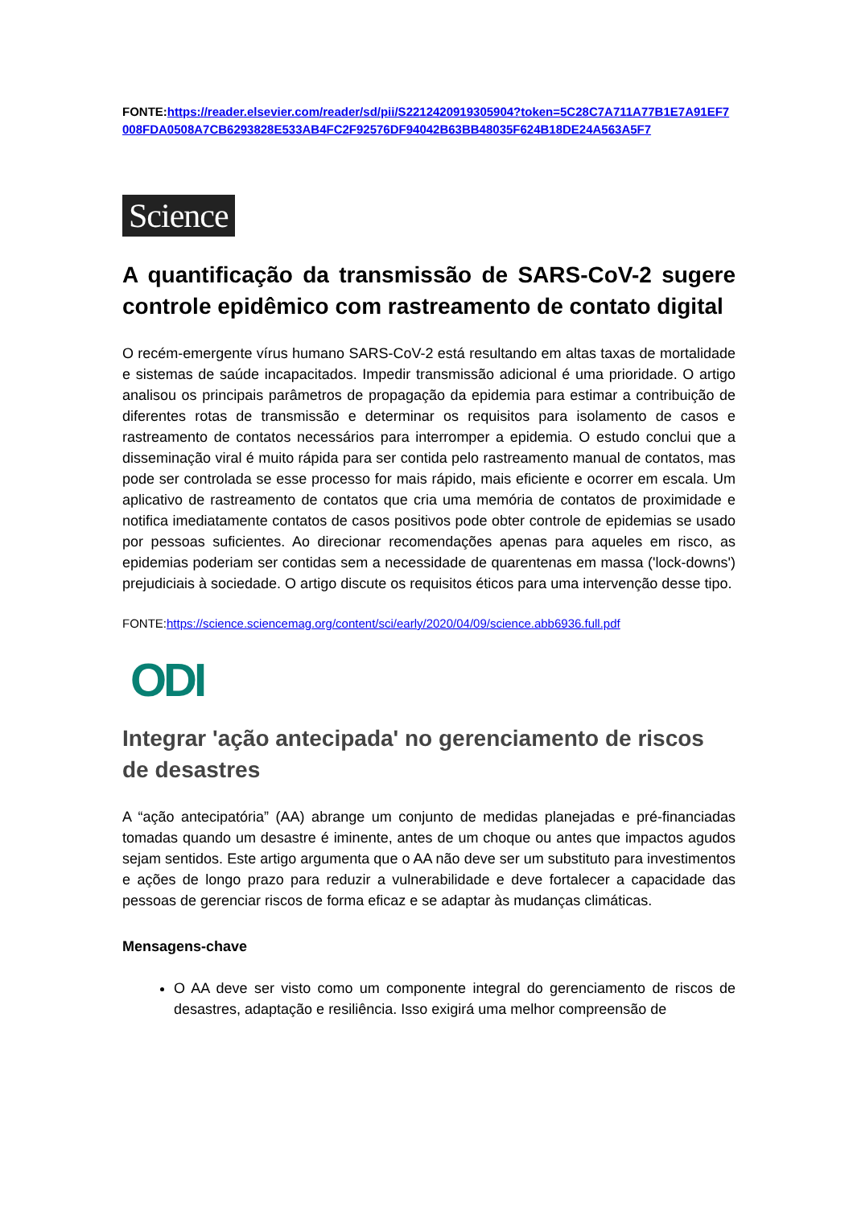FONTE:https://reader.elsevier.com/reader/sd/pii/S2212420919305904?token=5C28C7A711A77B1E7A91EF7008FDA0508A7CB6293828E533AB4FC2F92576DF94042B63BB48035F624B18DE24A563A5F7
Science
A quantificação da transmissão de SARS-CoV-2 sugere controle epidêmico com rastreamento de contato digital
O recém-emergente vírus humano SARS-CoV-2 está resultando em altas taxas de mortalidade e sistemas de saúde incapacitados. Impedir transmissão adicional é uma prioridade. O artigo analisou os principais parâmetros de propagação da epidemia para estimar a contribuição de diferentes rotas de transmissão e determinar os requisitos para isolamento de casos e rastreamento de contatos necessários para interromper a epidemia. O estudo conclui que a disseminação viral é muito rápida para ser contida pelo rastreamento manual de contatos, mas pode ser controlada se esse processo for mais rápido, mais eficiente e ocorrer em escala. Um aplicativo de rastreamento de contatos que cria uma memória de contatos de proximidade e notifica imediatamente contatos de casos positivos pode obter controle de epidemias se usado por pessoas suficientes. Ao direcionar recomendações apenas para aqueles em risco, as epidemias poderiam ser contidas sem a necessidade de quarentenas em massa ('lock-downs') prejudiciais à sociedade. O artigo discute os requisitos éticos para uma intervenção desse tipo.
FONTE:https://science.sciencemag.org/content/sci/early/2020/04/09/science.abb6936.full.pdf
ODI
Integrar 'ação antecipada' no gerenciamento de riscos de desastres
A “ação antecipatória” (AA) abrange um conjunto de medidas planejadas e pré-financiadas tomadas quando um desastre é iminente, antes de um choque ou antes que impactos agudos sejam sentidos. Este artigo argumenta que o AA não deve ser um substituto para investimentos e ações de longo prazo para reduzir a vulnerabilidade e deve fortalecer a capacidade das pessoas de gerenciar riscos de forma eficaz e se adaptar às mudanças climáticas.
Mensagens-chave
O AA deve ser visto como um componente integral do gerenciamento de riscos de desastres, adaptação e resiliência. Isso exigirá uma melhor compreensão de